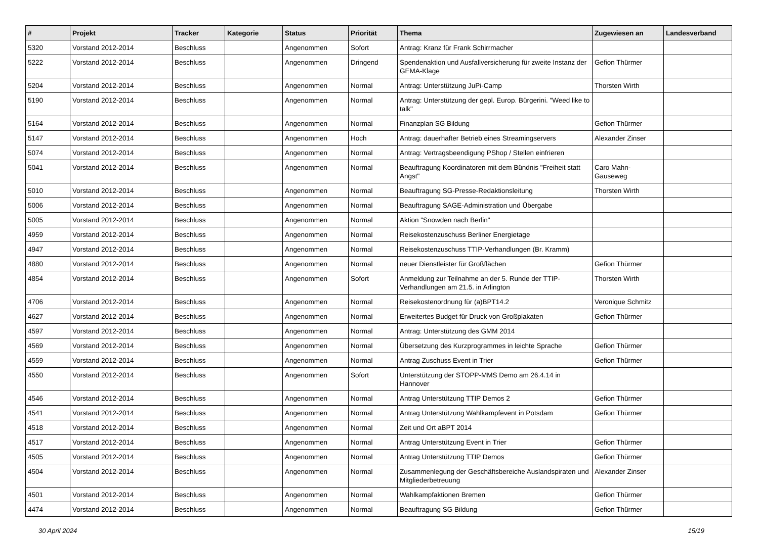| # | Projekt | Tracker | Kategorie | Status | Priorität | Thema | Zugewiesen an | Landesverband |
| --- | --- | --- | --- | --- | --- | --- | --- | --- |
| 5320 | Vorstand 2012-2014 | Beschluss | | Angenommen | Sofort | Antrag: Kranz für Frank Schirrmacher | | |
| 5222 | Vorstand 2012-2014 | Beschluss | | Angenommen | Dringend | Spendenaktion und Ausfallversicherung für zweite Instanz der GEMA-Klage | Gefion Thürmer | |
| 5204 | Vorstand 2012-2014 | Beschluss | | Angenommen | Normal | Antrag: Unterstützung JuPi-Camp | Thorsten Wirth | |
| 5190 | Vorstand 2012-2014 | Beschluss | | Angenommen | Normal | Antrag: Unterstützung der gepl. Europ. Bürgerini. "Weed like to talk" | | |
| 5164 | Vorstand 2012-2014 | Beschluss | | Angenommen | Normal | Finanzplan SG Bildung | Gefion Thürmer | |
| 5147 | Vorstand 2012-2014 | Beschluss | | Angenommen | Hoch | Antrag: dauerhafter Betrieb eines Streamingservers | Alexander Zinser | |
| 5074 | Vorstand 2012-2014 | Beschluss | | Angenommen | Normal | Antrag: Vertragsbeendigung PShop / Stellen einfrieren | | |
| 5041 | Vorstand 2012-2014 | Beschluss | | Angenommen | Normal | Beauftragung Koordinatoren mit dem Bündnis "Freiheit statt Angst" | Caro Mahn-Gauseweg | |
| 5010 | Vorstand 2012-2014 | Beschluss | | Angenommen | Normal | Beauftragung SG-Presse-Redaktionsleitung | Thorsten Wirth | |
| 5006 | Vorstand 2012-2014 | Beschluss | | Angenommen | Normal | Beauftragung SAGE-Administration und Übergabe | | |
| 5005 | Vorstand 2012-2014 | Beschluss | | Angenommen | Normal | Aktion "Snowden nach Berlin" | | |
| 4959 | Vorstand 2012-2014 | Beschluss | | Angenommen | Normal | Reisekostenzuschuss Berliner Energietage | | |
| 4947 | Vorstand 2012-2014 | Beschluss | | Angenommen | Normal | Reisekostenzuschuss TTIP-Verhandlungen (Br. Kramm) | | |
| 4880 | Vorstand 2012-2014 | Beschluss | | Angenommen | Normal | neuer Dienstleister für Großflächen | Gefion Thürmer | |
| 4854 | Vorstand 2012-2014 | Beschluss | | Angenommen | Sofort | Anmeldung zur Teilnahme an der 5. Runde der TTIP-Verhandlungen am 21.5. in Arlington | Thorsten Wirth | |
| 4706 | Vorstand 2012-2014 | Beschluss | | Angenommen | Normal | Reisekostenordnung für (a)BPT14.2 | Veronique Schmitz | |
| 4627 | Vorstand 2012-2014 | Beschluss | | Angenommen | Normal | Erweitertes Budget für Druck von Großplakaten | Gefion Thürmer | |
| 4597 | Vorstand 2012-2014 | Beschluss | | Angenommen | Normal | Antrag: Unterstützung des GMM 2014 | | |
| 4569 | Vorstand 2012-2014 | Beschluss | | Angenommen | Normal | Übersetzung des Kurzprogrammes in leichte Sprache | Gefion Thürmer | |
| 4559 | Vorstand 2012-2014 | Beschluss | | Angenommen | Normal | Antrag Zuschuss Event in Trier | Gefion Thürmer | |
| 4550 | Vorstand 2012-2014 | Beschluss | | Angenommen | Sofort | Unterstützung der STOPP-MMS Demo am 26.4.14 in Hannover | | |
| 4546 | Vorstand 2012-2014 | Beschluss | | Angenommen | Normal | Antrag Unterstützung TTIP Demos 2 | Gefion Thürmer | |
| 4541 | Vorstand 2012-2014 | Beschluss | | Angenommen | Normal | Antrag Unterstützung Wahlkampfevent in Potsdam | Gefion Thürmer | |
| 4518 | Vorstand 2012-2014 | Beschluss | | Angenommen | Normal | Zeit und Ort aBPT 2014 | | |
| 4517 | Vorstand 2012-2014 | Beschluss | | Angenommen | Normal | Antrag Unterstützung Event in Trier | Gefion Thürmer | |
| 4505 | Vorstand 2012-2014 | Beschluss | | Angenommen | Normal | Antrag Unterstützung TTIP Demos | Gefion Thürmer | |
| 4504 | Vorstand 2012-2014 | Beschluss | | Angenommen | Normal | Zusammenlegung der Geschäftsbereiche Auslandspiraten und Mitgliederbetreuung | Alexander Zinser | |
| 4501 | Vorstand 2012-2014 | Beschluss | | Angenommen | Normal | Wahlkampfaktionen Bremen | Gefion Thürmer | |
| 4474 | Vorstand 2012-2014 | Beschluss | | Angenommen | Normal | Beauftragung SG Bildung | Gefion Thürmer | |
30 April 2024 15/19